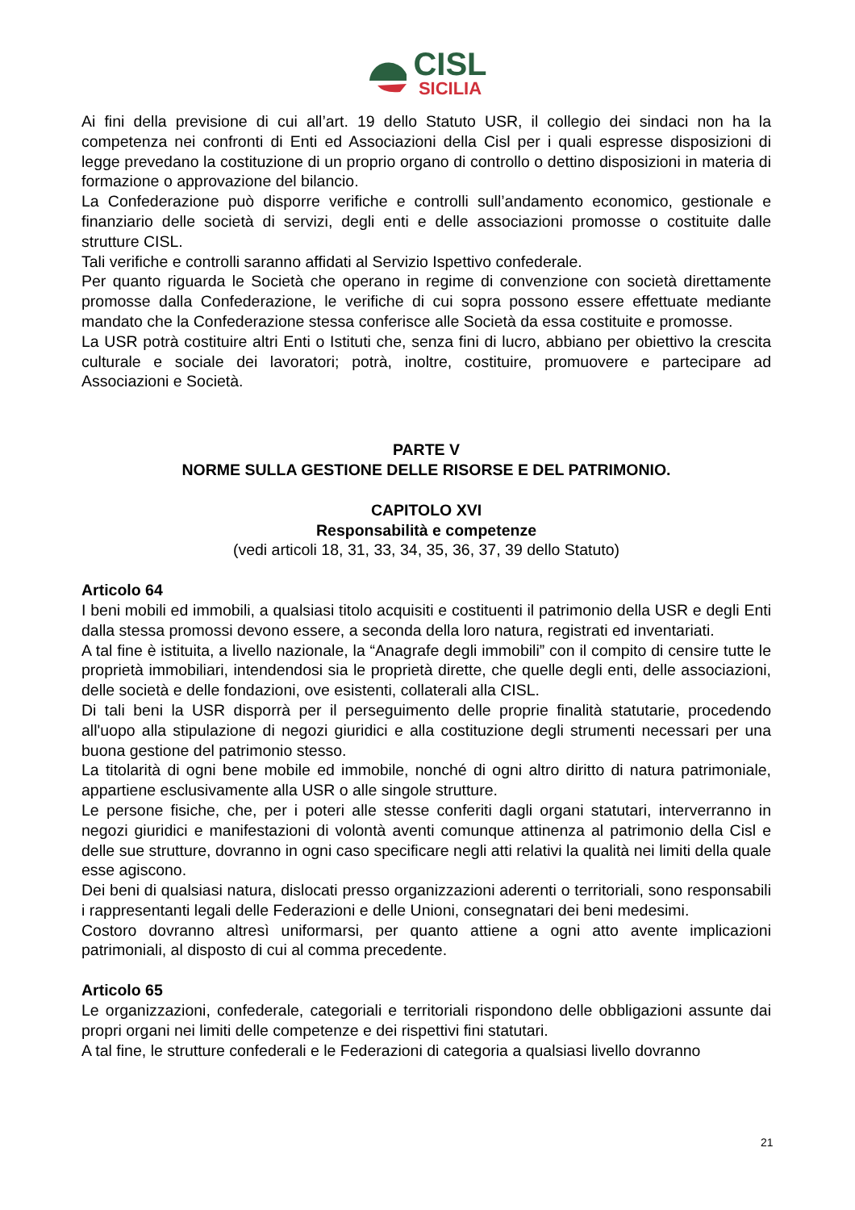CISL
SICILIA
Ai fini della previsione di cui all’art. 19 dello Statuto USR, il collegio dei sindaci non ha la competenza nei confronti di Enti ed Associazioni della Cisl per i quali espresse disposizioni di legge prevedano la costituzione di un proprio organo di controllo o dettino disposizioni in materia di formazione o approvazione del bilancio.
La Confederazione può disporre verifiche e controlli sull’andamento economico, gestionale e finanziario delle società di servizi, degli enti e delle associazioni promosse o costituite dalle strutture CISL.
Tali verifiche e controlli saranno affidati al Servizio Ispettivo confederale.
Per quanto riguarda le Società che operano in regime di convenzione con società direttamente promosse dalla Confederazione, le verifiche di cui sopra possono essere effettuate mediante mandato che la Confederazione stessa conferisce alle Società da essa costituite e promosse.
La USR potrà costituire altri Enti o Istituti che, senza fini di lucro, abbiano per obiettivo la crescita culturale e sociale dei lavoratori; potrà, inoltre, costituire, promuovere e partecipare ad Associazioni e Società.
PARTE V
NORME SULLA GESTIONE DELLE RISORSE E DEL PATRIMONIO.
CAPITOLO XVI
Responsabilità e competenze
(vedi articoli 18, 31, 33, 34, 35, 36, 37, 39 dello Statuto)
Articolo 64
I beni mobili ed immobili, a qualsiasi titolo acquisiti e costituenti il patrimonio della USR e degli Enti dalla stessa promossi devono essere, a seconda della loro natura, registrati ed inventariati.
A tal fine è istituita, a livello nazionale, la “Anagrafe degli immobili” con il compito di censire tutte le proprietà immobiliari, intendendosi sia le proprietà dirette, che quelle degli enti, delle associazioni, delle società e delle fondazioni, ove esistenti, collaterali alla CISL.
Di tali beni la USR disporrà per il perseguimento delle proprie finalità statutarie, procedendo all'uopo alla stipulazione di negozi giuridici e alla costituzione degli strumenti necessari per una buona gestione del patrimonio stesso.
La titolarità di ogni bene mobile ed immobile, nonché di ogni altro diritto di natura patrimoniale, appartiene esclusivamente alla USR o alle singole strutture.
Le persone fisiche, che, per i poteri alle stesse conferiti dagli organi statutari, interverranno in negozi giuridici e manifestazioni di volontà aventi comunque attinenza al patrimonio della Cisl e delle sue strutture, dovranno in ogni caso specificare negli atti relativi la qualità nei limiti della quale esse agiscono.
Dei beni di qualsiasi natura, dislocati presso organizzazioni aderenti o territoriali, sono responsabili i rappresentanti legali delle Federazioni e delle Unioni, consegnatari dei beni medesimi.
Costoro dovranno altresì uniformarsi, per quanto attiene a ogni atto avente implicazioni patrimoniali, al disposto di cui al comma precedente.
Articolo 65
Le organizzazioni, confederale, categoriali e territoriali rispondono delle obbligazioni assunte dai propri organi nei limiti delle competenze e dei rispettivi fini statutari.
A tal fine, le strutture confederali e le Federazioni di categoria a qualsiasi livello dovranno
21